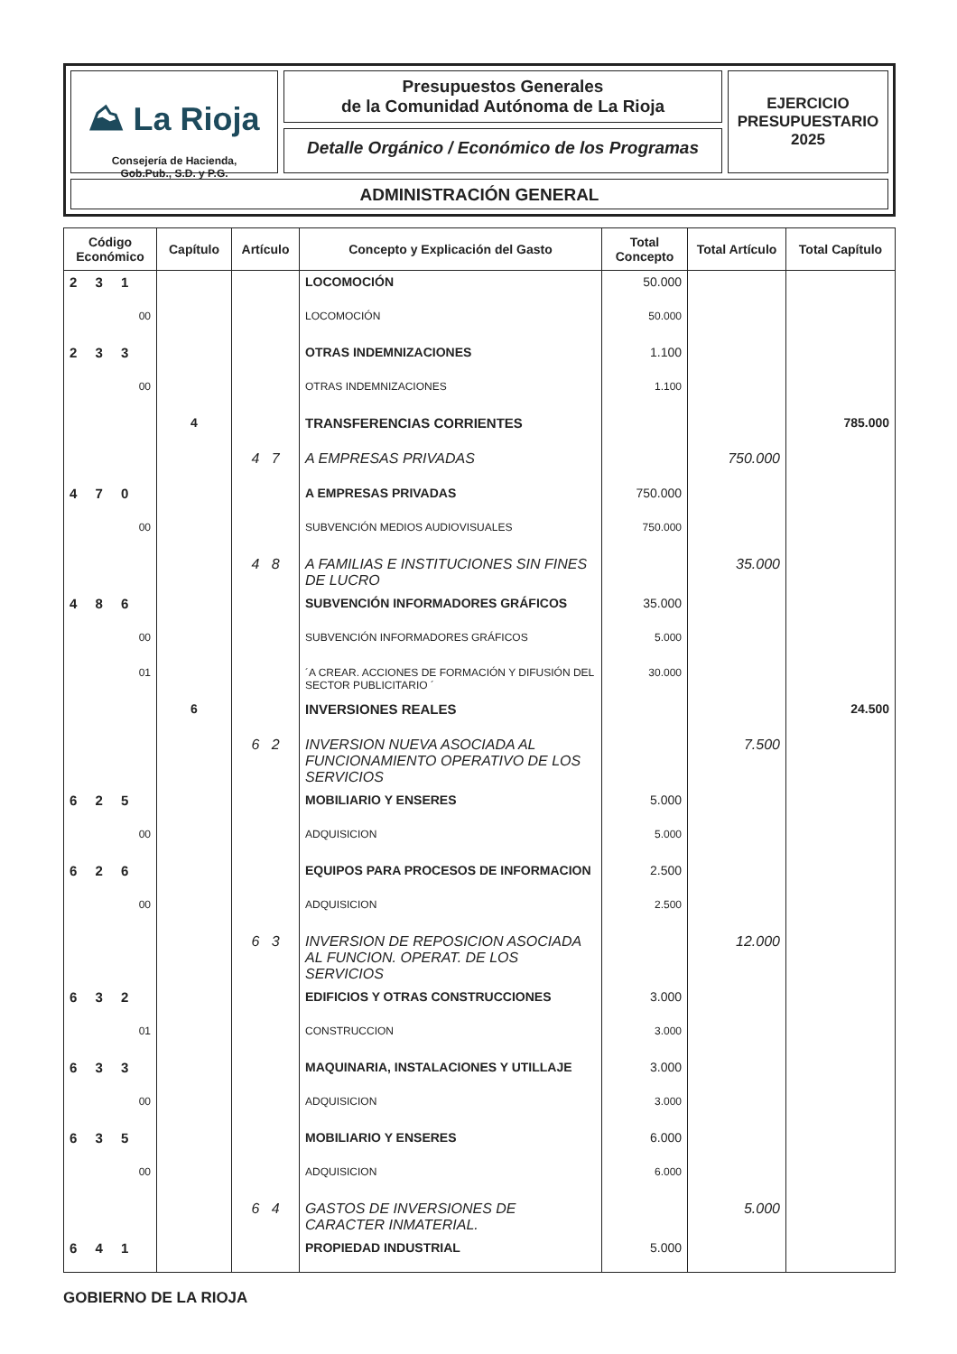⛰ La Rioja
Consejería de Hacienda,
Gob.Pub., S.D. y P.G.
Presupuestos Generales
de la Comunidad Autónoma de La Rioja
Detalle Orgánico / Económico de los Programas
EJERCICIO
PRESUPUESTARIO
2025
ADMINISTRACIÓN GENERAL
| Código Económico | Capítulo | Artículo | Concepto y Explicación del Gasto | Total Concepto | Total Artículo | Total Capítulo |
| --- | --- | --- | --- | --- | --- | --- |
| 2 3 1 | | | LOCOMOCIÓN | 50.000 | | |
| 00 | | | LOCOMOCIÓN | 50.000 | | |
| 2 3 3 | | | OTRAS INDEMNIZACIONES | 1.100 | | |
| 00 | | | OTRAS INDEMNIZACIONES | 1.100 | | |
| | 4 | | TRANSFERENCIAS CORRIENTES | | | 785.000 |
| | | 4 7 | A EMPRESAS PRIVADAS | | 750.000 | |
| 4 7 0 | | | A EMPRESAS PRIVADAS | 750.000 | | |
| 00 | | | SUBVENCIÓN MEDIOS AUDIOVISUALES | 750.000 | | |
| | | 4 8 | A FAMILIAS E INSTITUCIONES SIN FINES DE LUCRO | | 35.000 | |
| 4 8 6 | | | SUBVENCIÓN INFORMADORES GRÁFICOS | 35.000 | | |
| 00 | | | SUBVENCIÓN INFORMADORES GRÁFICOS | 5.000 | | |
| 01 | | | ´A CREAR. ACCIONES DE FORMACIÓN Y DIFUSIÓN DEL SECTOR PUBLICITARIO ´ | 30.000 | | |
| | 6 | | INVERSIONES REALES | | | 24.500 |
| | | 6 2 | INVERSION NUEVA ASOCIADA AL FUNCIONAMIENTO OPERATIVO DE LOS SERVICIOS | | 7.500 | |
| 6 2 5 | | | MOBILIARIO Y ENSERES | 5.000 | | |
| 00 | | | ADQUISICION | 5.000 | | |
| 6 2 6 | | | EQUIPOS PARA PROCESOS DE INFORMACION | 2.500 | | |
| 00 | | | ADQUISICION | 2.500 | | |
| | | 6 3 | INVERSION DE REPOSICION ASOCIADA AL FUNCION. OPERAT. DE LOS SERVICIOS | | 12.000 | |
| 6 3 2 | | | EDIFICIOS Y OTRAS CONSTRUCCIONES | 3.000 | | |
| 01 | | | CONSTRUCCION | 3.000 | | |
| 6 3 3 | | | MAQUINARIA, INSTALACIONES Y UTILLAJE | 3.000 | | |
| 00 | | | ADQUISICION | 3.000 | | |
| 6 3 5 | | | MOBILIARIO Y ENSERES | 6.000 | | |
| 00 | | | ADQUISICION | 6.000 | | |
| | | 6 4 | GASTOS DE INVERSIONES DE CARACTER INMATERIAL. | | 5.000 | |
| 6 4 1 | | | PROPIEDAD INDUSTRIAL | 5.000 | | |
GOBIERNO DE LA RIOJA